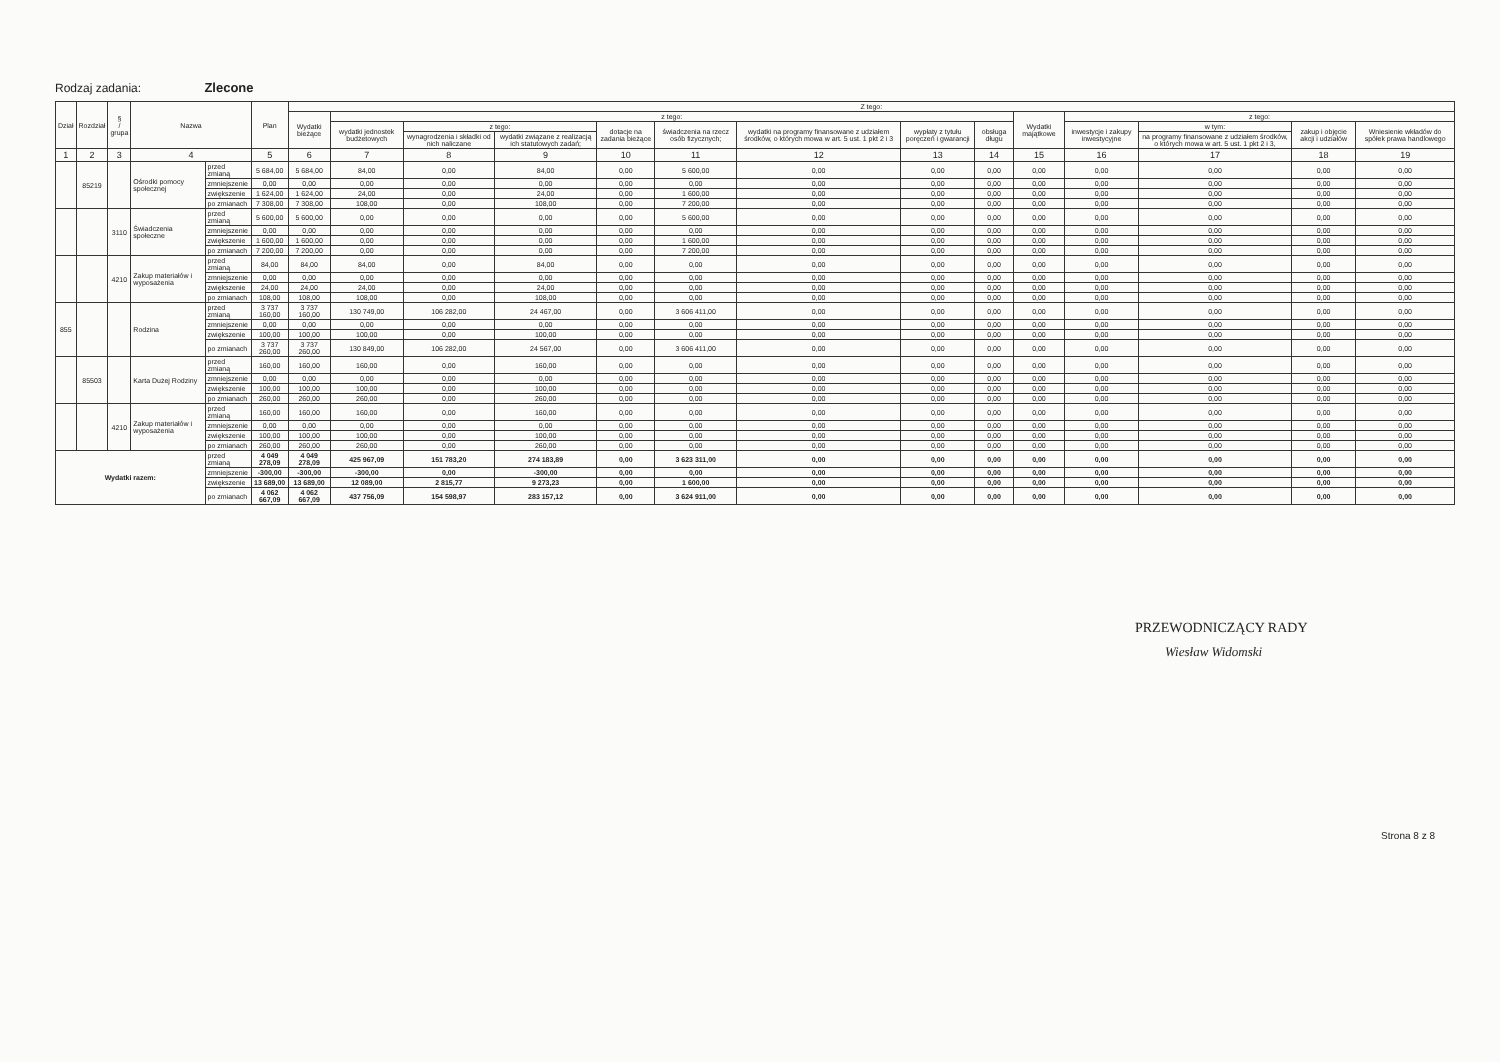Rodzaj zadania: Zlecone
| Dział | Rozdział | § / grupa | Nazwa | | Plan | Z tego: | | | | | | | | | | | | | |
| --- | --- | --- | --- | --- | --- | --- | --- | --- | --- | --- | --- | --- | --- | --- | --- | --- | --- | --- | --- |
| | | | | | | Wydatki bieżące | z tego: | | | | | | | | Wydatki majątkowe | z tego: | | | |
| | | | | | | | wydatki jednostek budżetowych | z tego: | | dotacje na zadania bieżące | świadczenia na rzecz osób fizycznych; | wydatki na programy finansowane z udziałem środków, o których mowa w art. 5 ust. 1 pkt 2 i 3 | wypłaty z tytułu poręczeń i gwarancji | obsługa długu | | inwestycje i zakupy inwestycyjne | w tym: | zakup i objęcie akcji i udziałów | Wniesienie wkładów do spółek prawa handlowego |
| | | | | | | | | wynagrodzenia i składki od nich naliczane | wydatki związane z realizacją ich statutowych zadań; | | | | | | | | na programy finansowane z udziałem środków, o których mowa w art. 5 ust. 1 pkt 2 i 3, | | |
| 1 | 2 | 3 | 4 | | 5 | 6 | 7 | 8 | 9 | 10 | 11 | 12 | 13 | 14 | 15 | 16 | 17 | 18 | 19 |
| | 85219 | | Ośrodki pomocy społecznej | przed zmianą | 5 684,00 | 5 684,00 | 84,00 | 0,00 | 84,00 | 0,00 | 5 600,00 | 0,00 | 0,00 | 0,00 | 0,00 | 0,00 | 0,00 | 0,00 | 0,00 |
| | | | | zmniejszenie | 0,00 | 0,00 | 0,00 | 0,00 | 0,00 | 0,00 | 0,00 | 0,00 | 0,00 | 0,00 | 0,00 | 0,00 | 0,00 | 0,00 | 0,00 |
| | | | | zwiększenie | 1 624,00 | 1 624,00 | 24,00 | 0,00 | 24,00 | 0,00 | 1 600,00 | 0,00 | 0,00 | 0,00 | 0,00 | 0,00 | 0,00 | 0,00 | 0,00 |
| | | | | po zmianach | 7 308,00 | 7 308,00 | 108,00 | 0,00 | 108,00 | 0,00 | 7 200,00 | 0,00 | 0,00 | 0,00 | 0,00 | 0,00 | 0,00 | 0,00 | 0,00 |
| | | 3110 | Świadczenia społeczne | przed zmianą | 5 600,00 | 5 600,00 | 0,00 | 0,00 | 0,00 | 0,00 | 5 600,00 | 0,00 | 0,00 | 0,00 | 0,00 | 0,00 | 0,00 | 0,00 | 0,00 |
| | | | | zmniejszenie | 0,00 | 0,00 | 0,00 | 0,00 | 0,00 | 0,00 | 0,00 | 0,00 | 0,00 | 0,00 | 0,00 | 0,00 | 0,00 | 0,00 | 0,00 |
| | | | | zwiększenie | 1 600,00 | 1 600,00 | 0,00 | 0,00 | 0,00 | 0,00 | 1 600,00 | 0,00 | 0,00 | 0,00 | 0,00 | 0,00 | 0,00 | 0,00 | 0,00 |
| | | | | po zmianach | 7 200,00 | 7 200,00 | 0,00 | 0,00 | 0,00 | 0,00 | 7 200,00 | 0,00 | 0,00 | 0,00 | 0,00 | 0,00 | 0,00 | 0,00 | 0,00 |
| | | 4210 | Zakup materiałów i wyposażenia | przed zmianą | 84,00 | 84,00 | 84,00 | 0,00 | 84,00 | 0,00 | 0,00 | 0,00 | 0,00 | 0,00 | 0,00 | 0,00 | 0,00 | 0,00 | 0,00 |
| | | | | zmniejszenie | 0,00 | 0,00 | 0,00 | 0,00 | 0,00 | 0,00 | 0,00 | 0,00 | 0,00 | 0,00 | 0,00 | 0,00 | 0,00 | 0,00 | 0,00 |
| | | | | zwiększenie | 24,00 | 24,00 | 24,00 | 0,00 | 24,00 | 0,00 | 0,00 | 0,00 | 0,00 | 0,00 | 0,00 | 0,00 | 0,00 | 0,00 | 0,00 |
| | | | | po zmianach | 108,00 | 108,00 | 108,00 | 0,00 | 108,00 | 0,00 | 0,00 | 0,00 | 0,00 | 0,00 | 0,00 | 0,00 | 0,00 | 0,00 | 0,00 |
| 855 | | | Rodzina | przed zmianą | 3 737 160,00 | 3 737 160,00 | 130 749,00 | 106 282,00 | 24 467,00 | 0,00 | 3 606 411,00 | 0,00 | 0,00 | 0,00 | 0,00 | 0,00 | 0,00 | 0,00 | 0,00 |
| | | | | zmniejszenie | 0,00 | 0,00 | 0,00 | 0,00 | 0,00 | 0,00 | 0,00 | 0,00 | 0,00 | 0,00 | 0,00 | 0,00 | 0,00 | 0,00 | 0,00 |
| | | | | zwiększenie | 100,00 | 100,00 | 100,00 | 0,00 | 100,00 | 0,00 | 0,00 | 0,00 | 0,00 | 0,00 | 0,00 | 0,00 | 0,00 | 0,00 | 0,00 |
| | | | | po zmianach | 3 737 260,00 | 3 737 260,00 | 130 849,00 | 106 282,00 | 24 567,00 | 0,00 | 3 606 411,00 | 0,00 | 0,00 | 0,00 | 0,00 | 0,00 | 0,00 | 0,00 | 0,00 |
| | 85503 | | Karta Dużej Rodziny | przed zmianą | 160,00 | 160,00 | 160,00 | 0,00 | 160,00 | 0,00 | 0,00 | 0,00 | 0,00 | 0,00 | 0,00 | 0,00 | 0,00 | 0,00 | 0,00 |
| | | | | zmniejszenie | 0,00 | 0,00 | 0,00 | 0,00 | 0,00 | 0,00 | 0,00 | 0,00 | 0,00 | 0,00 | 0,00 | 0,00 | 0,00 | 0,00 | 0,00 |
| | | | | zwiększenie | 100,00 | 100,00 | 100,00 | 0,00 | 100,00 | 0,00 | 0,00 | 0,00 | 0,00 | 0,00 | 0,00 | 0,00 | 0,00 | 0,00 | 0,00 |
| | | | | po zmianach | 260,00 | 260,00 | 260,00 | 0,00 | 260,00 | 0,00 | 0,00 | 0,00 | 0,00 | 0,00 | 0,00 | 0,00 | 0,00 | 0,00 | 0,00 |
| | | 4210 | Zakup materiałów i wyposażenia | przed zmianą | 160,00 | 160,00 | 160,00 | 0,00 | 160,00 | 0,00 | 0,00 | 0,00 | 0,00 | 0,00 | 0,00 | 0,00 | 0,00 | 0,00 | 0,00 |
| | | | | zmniejszenie | 0,00 | 0,00 | 0,00 | 0,00 | 0,00 | 0,00 | 0,00 | 0,00 | 0,00 | 0,00 | 0,00 | 0,00 | 0,00 | 0,00 | 0,00 |
| | | | | zwiększenie | 100,00 | 100,00 | 100,00 | 0,00 | 100,00 | 0,00 | 0,00 | 0,00 | 0,00 | 0,00 | 0,00 | 0,00 | 0,00 | 0,00 | 0,00 |
| | | | | po zmianach | 260,00 | 260,00 | 260,00 | 0,00 | 260,00 | 0,00 | 0,00 | 0,00 | 0,00 | 0,00 | 0,00 | 0,00 | 0,00 | 0,00 | 0,00 |
| Wydatki razem: | | | | przed zmianą | 4 049 278,09 | 4 049 278,09 | 425 967,09 | 151 783,20 | 274 183,89 | 0,00 | 3 623 311,00 | 0,00 | 0,00 | 0,00 | 0,00 | 0,00 | 0,00 | 0,00 | 0,00 |
| | | | | zmniejszenie | -300,00 | -300,00 | -300,00 | 0,00 | -300,00 | 0,00 | 0,00 | 0,00 | 0,00 | 0,00 | 0,00 | 0,00 | 0,00 | 0,00 | 0,00 |
| | | | | zwiększenie | 13 689,00 | 13 689,00 | 12 089,00 | 2 815,77 | 9 273,23 | 0,00 | 1 600,00 | 0,00 | 0,00 | 0,00 | 0,00 | 0,00 | 0,00 | 0,00 | 0,00 |
| | | | | po zmianach | 4 062 667,09 | 4 062 667,09 | 437 756,09 | 154 598,97 | 283 157,12 | 0,00 | 3 624 911,00 | 0,00 | 0,00 | 0,00 | 0,00 | 0,00 | 0,00 | 0,00 | 0,00 |
PRZEWODNICZĄCY RADY
Wiesław Widomski
Strona 8 z 8